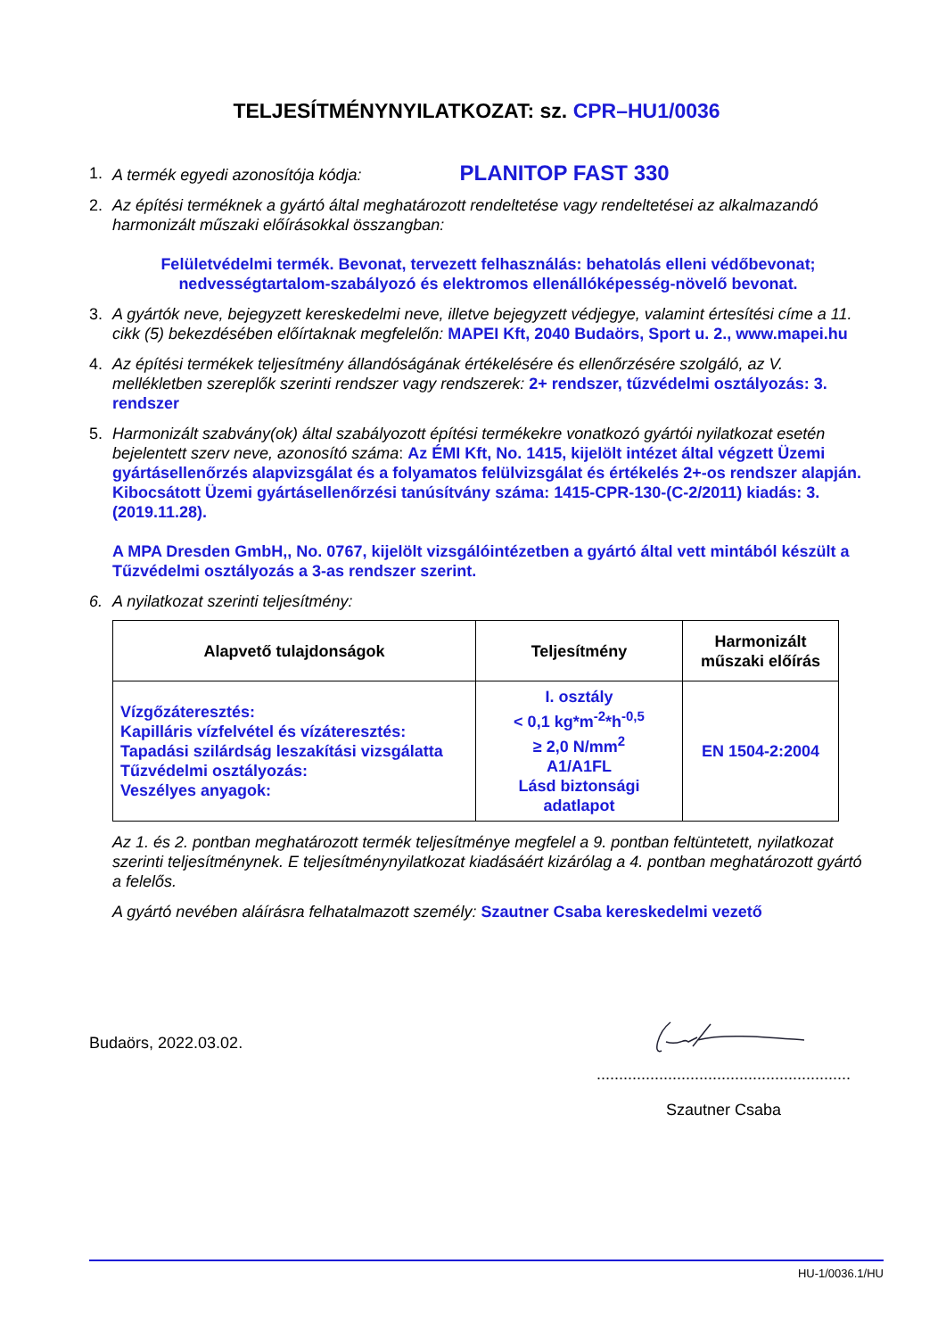TELJESÍTMÉNYNYILATKOZAT: sz. CPR–HU1/0036
1. A termék egyedi azonosítója kódja: PLANITOP FAST 330
2. Az építési terméknek a gyártó által meghatározott rendeltetése vagy rendeltetései az alkalmazandó harmonizált műszaki előírásokkal összangban:
Felületvédelmi termék. Bevonat, tervezett felhasználás: behatolás elleni védőbevonat; nedvességtartalom-szabályozó és elektromos ellenállóképesség-növelő bevonat.
3. A gyártók neve, bejegyzett kereskedelmi neve, illetve bejegyzett védjegye, valamint értesítési címe a 11. cikk (5) bekezdésében előírtaknak megfelelőn: MAPEI Kft, 2040 Budaörs, Sport u. 2., www.mapei.hu
4. Az építési termékek teljesítmény állandóságának értékelésére és ellenőrzésére szolgáló, az V. mellékletben szereplők szerinti rendszer vagy rendszerek: 2+ rendszer, tűzvédelmi osztályozás: 3. rendszer
5. Harmonizált szabvány(ok) által szabályozott építési termékekre vonatkozó gyártói nyilatkozat esetén bejelentett szerv neve, azonosító száma: Az ÉMI Kft, No. 1415, kijelölt intézet által végzett Üzemi gyártásellenőrzés alapvizsgálat és a folyamatos felülvizsgálat és értékelés 2+-os rendszer alapján. Kibocsátott Üzemi gyártásellenőrzési tanúsítvány száma: 1415-CPR-130-(C-2/2011) kiadás: 3. (2019.11.28).
A MPA Dresden GmbH,, No. 0767, kijelölt vizsgálóintézetben a gyártó által vett mintából készült a Tűzvédelmi osztályozás a 3-as rendszer szerint.
6. A nyilatkozat szerinti teljesítmény:
| Alapvető tulajdonságok | Teljesítmény | Harmonizált műszaki előírás |
| --- | --- | --- |
| Vízgőzáteresztés: Kapilláris vízfelvétel és vízáteresztés: Tapadási szilárdság leszakítási vizsgálatta Tűzvédelmi osztályozás: Veszélyes anyagok: | I. osztály < 0,1 kg*m<sup>-2</sup>*h<sup>-0,5</sup> ≥ 2,0 N/mm<sup>2</sup> A1/A1FL Lásd biztonsági adatlapot | EN 1504-2:2004 |
Az 1. és 2. pontban meghatározott termék teljesítménye megfelel a 9. pontban feltüntetett, nyilatkozat szerinti teljesítménynek. E teljesítménynyilatkozat kiadásáért kizárólag a 4. pontban meghatározott gyártó a felelős.
A gyártó nevében aláírásra felhatalmazott személy: Szautner Csaba kereskedelmi vezető
Budaörs, 2022.03.02.
.........................................................
Szautner Csaba
HU-1/0036.1/HU